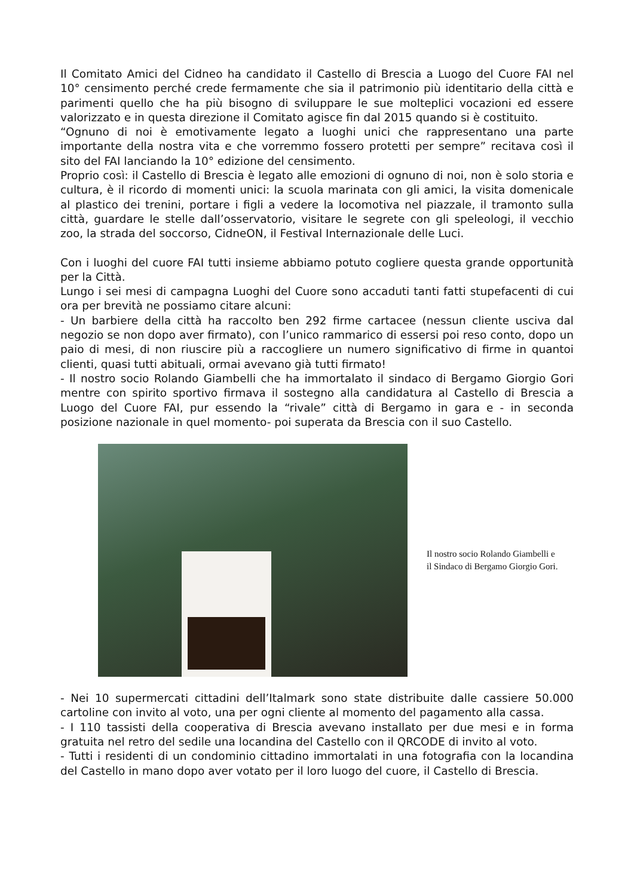Il Comitato Amici del Cidneo ha candidato il Castello di Brescia a Luogo del Cuore FAI nel 10° censimento perché crede fermamente che sia il patrimonio più identitario della città e parimenti quello che ha più bisogno di sviluppare le sue molteplici vocazioni ed essere valorizzato e in questa direzione il Comitato agisce fin dal 2015 quando si è costituito.
“Ognuno di noi è emotivamente legato a luoghi unici che rappresentano una parte importante della nostra vita e che vorremmo fossero protetti per sempre” recitava così il sito del FAI lanciando la 10° edizione del censimento.
Proprio così: il Castello di Brescia è legato alle emozioni di ognuno di noi, non è solo storia e cultura, è il ricordo di momenti unici: la scuola marinata con gli amici, la visita domenicale al plastico dei trenini, portare i figli a vedere la locomotiva nel piazzale, il tramonto sulla città, guardare le stelle dall’osservatorio, visitare le segrete con gli speleologi, il vecchio zoo, la strada del soccorso, CidneON, il Festival Internazionale delle Luci.
Con i luoghi del cuore FAI tutti insieme abbiamo potuto cogliere questa grande opportunità per la Città.
Lungo i sei mesi di campagna Luoghi del Cuore sono accaduti tanti fatti stupefacenti di cui ora per brevità ne possiamo citare alcuni:
- Un barbiere della città ha raccolto ben 292 firme cartacee (nessun cliente usciva dal negozio se non dopo aver firmato), con l’unico rammarico di essersi poi reso conto, dopo un paio di mesi, di non riuscire più a raccogliere un numero significativo di firme in quantoi clienti, quasi tutti abituali, ormai avevano già tutti firmato!
- Il nostro socio Rolando Giambelli che ha immortalato il sindaco di Bergamo Giorgio Gori mentre con spirito sportivo firmava il sostegno alla candidatura al Castello di Brescia a Luogo del Cuore FAI, pur essendo la “rivale” città di Bergamo in gara e - in seconda posizione nazionale in quel momento- poi superata da Brescia con il suo Castello.
Il nostro socio Rolando Giambelli e
il Sindaco di Bergamo Giorgio Gori.
- Nei 10 supermercati cittadini dell’Italmark sono state distribuite dalle cassiere 50.000 cartoline con invito al voto, una per ogni cliente al momento del pagamento alla cassa.
- I 110 tassisti della cooperativa di Brescia avevano installato per due mesi e in forma gratuita nel retro del sedile una locandina del Castello con il QRCODE di invito al voto.
- Tutti i residenti di un condominio cittadino immortalati in una fotografia con la locandina del Castello in mano dopo aver votato per il loro luogo del cuore, il Castello di Brescia.